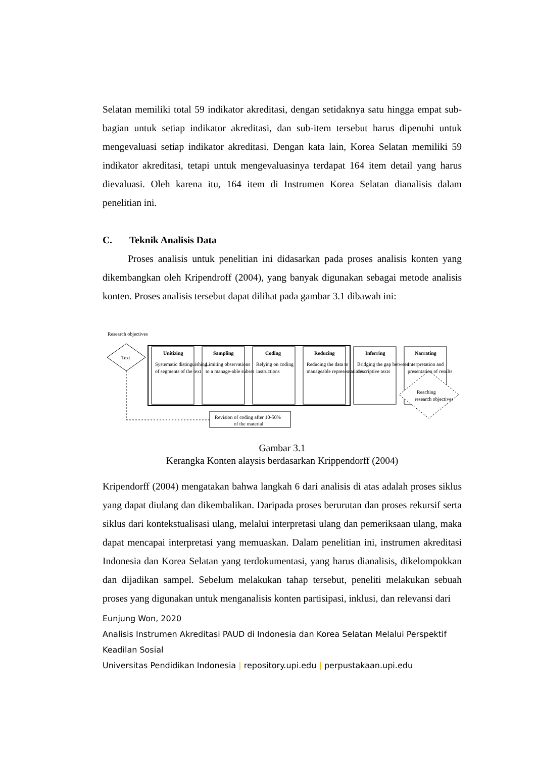Selatan memiliki total 59 indikator akreditasi, dengan setidaknya satu hingga empat sub-bagian untuk setiap indikator akreditasi, dan sub-item tersebut harus dipenuhi untuk mengevaluasi setiap indikator akreditasi. Dengan kata lain, Korea Selatan memiliki 59 indikator akreditasi, tetapi untuk mengevaluasinya terdapat 164 item detail yang harus dievaluasi. Oleh karena itu, 164 item di Instrumen Korea Selatan dianalisis dalam penelitian ini.
C. Teknik Analisis Data
Proses analisis untuk penelitian ini didasarkan pada proses analisis konten yang dikembangkan oleh Kripendroff (2004), yang banyak digunakan sebagai metode analisis konten. Proses analisis tersebut dapat dilihat pada gambar 3.1 dibawah ini:
Research objectives
Text
Unitizing
Sampling
Coding
Reducing
Inferring
Narrating
Systematic distinguishing
of segments of the text
Limiting observations
to a manage-able subset
Relying on coding
instructions
Reducing the data to
manageable representations
Bridging the gap between
descriptive texts
Interpretation and
presentation of results
Reaching
research objectives
Revision of coding after 10-50%
of the material
Gambar 3.1
Kerangka Konten alaysis berdasarkan Krippendorff (2004)
Kripendorff (2004) mengatakan bahwa langkah 6 dari analisis di atas adalah proses siklus yang dapat diulang dan dikembalikan. Daripada proses berurutan dan proses rekursif serta siklus dari kontekstualisasi ulang, melalui interpretasi ulang dan pemeriksaan ulang, maka dapat mencapai interpretasi yang memuaskan. Dalam penelitian ini, instrumen akreditasi Indonesia dan Korea Selatan yang terdokumentasi, yang harus dianalisis, dikelompokkan dan dijadikan sampel. Sebelum melakukan tahap tersebut, peneliti melakukan sebuah proses yang digunakan untuk menganalisis konten partisipasi, inklusi, dan relevansi dari
Eunjung Won, 2020
Analisis Instrumen Akreditasi PAUD di Indonesia dan Korea Selatan Melalui Perspektif Keadilan Sosial
Universitas Pendidikan Indonesia | repository.upi.edu | perpustakaan.upi.edu